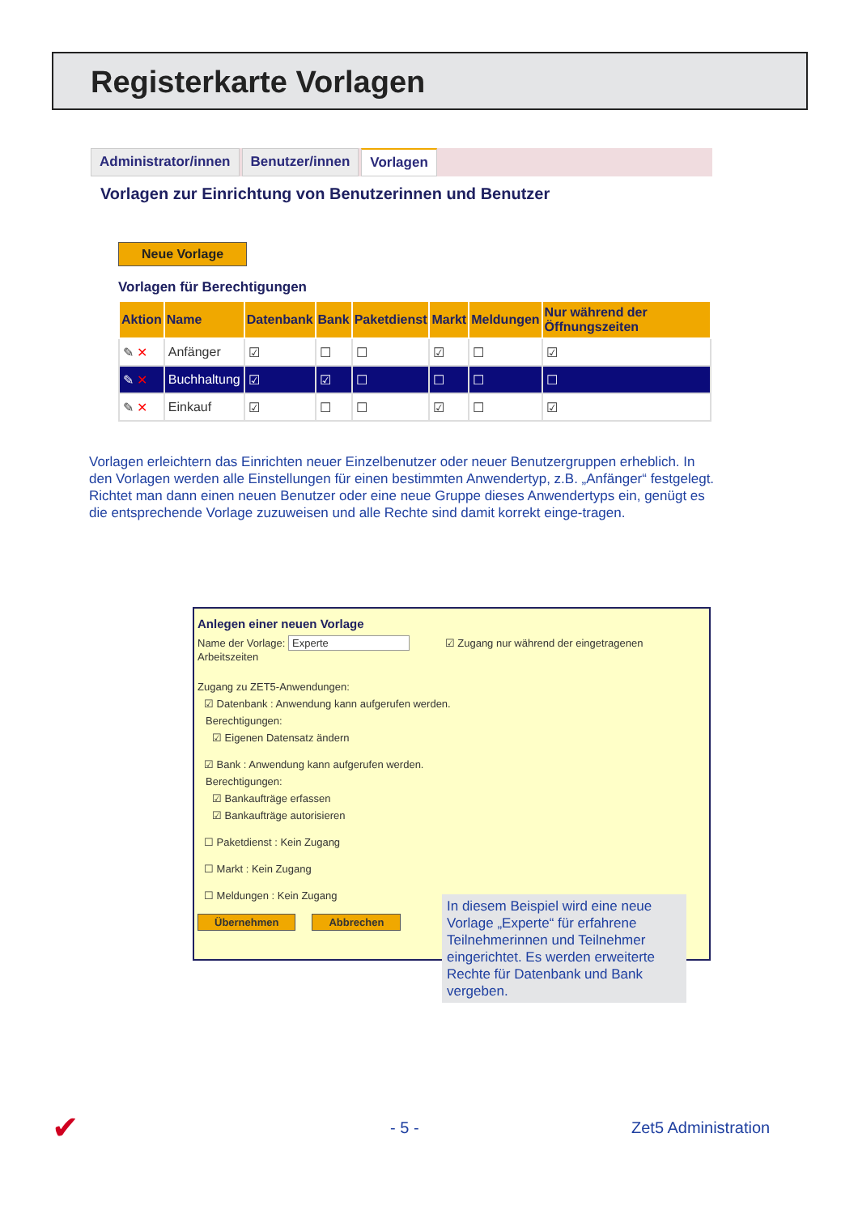Registerkarte Vorlagen
Administrator/innen Benutzer/innen Vorlagen
Vorlagen zur Einrichtung von Benutzerinnen und Benutzer
Neue Vorlage
Vorlagen für Berechtigungen
| Aktion | Name | Datenbank | Bank | Paketdienst | Markt | Meldungen | Nur während der Öffnungszeiten |
| --- | --- | --- | --- | --- | --- | --- | --- |
| ✎ ✕ | Anfänger | ☑ | ☐ | ☐ | ☑ | ☐ | ☑ |
| ✎ ✕ | Buchhaltung | ☑ | ☑ | ☐ | ☐ | ☐ | ☐ |
| ✎ ✕ | Einkauf | ☑ | ☐ | ☐ | ☑ | ☐ | ☑ |
Vorlagen erleichtern das Einrichten neuer Einzelbenutzer oder neuer Benutzergruppen erheblich. In den Vorlagen werden alle Einstellungen für einen bestimmten Anwendertyp, z.B. „Anfänger“ festgelegt. Richtet man dann einen neuen Benutzer oder eine neue Gruppe dieses Anwendertyps ein, genügt es die entsprechende Vorlage zuzuweisen und alle Rechte sind damit korrekt einge-tragen.
Anlegen einer neuen Vorlage
Name der Vorlage: Experte ☑ Zugang nur während der eingetragenen Arbeitszeiten
Zugang zu ZET5-Anwendungen:
☑ Datenbank : Anwendung kann aufgerufen werden.
Berechtigungen:
☑ Eigenen Datensatz ändern
☑ Bank : Anwendung kann aufgerufen werden.
Berechtigungen:
☑ Bankaufträge erfassen
☑ Bankaufträge autorisieren
☐ Paketdienst : Kein Zugang
☐ Markt : Kein Zugang
☐ Meldungen : Kein Zugang
Übernehmen Abbrechen
In diesem Beispiel wird eine neue Vorlage „Experte“ für erfahrene Teilnehmerinnen und Teilnehmer eingerichtet. Es werden erweiterte Rechte für Datenbank und Bank vergeben.
✔ - 5 - Zet5 Administration